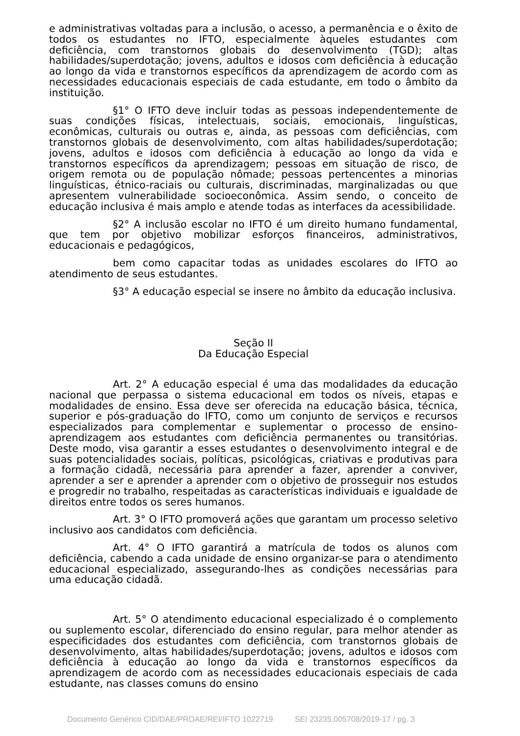e administrativas voltadas para a inclusão, o acesso, a permanência e o êxito de todos os estudantes no IFTO, especialmente àqueles estudantes com deficiência, com transtornos globais do desenvolvimento (TGD); altas habilidades/superdotação; jovens, adultos e idosos com deficiência à educação ao longo da vida e transtornos específicos da aprendizagem de acordo com as necessidades educacionais especiais de cada estudante, em todo o âmbito da instituição.
§1° O IFTO deve incluir todas as pessoas independentemente de suas condições físicas, intelectuais, sociais, emocionais, linguísticas, econômicas, culturais ou outras e, ainda, as pessoas com deficiências, com transtornos globais de desenvolvimento, com altas habilidades/superdotação; jovens, adultos e idosos com deficiência à educação ao longo da vida e transtornos específicos da aprendizagem; pessoas em situação de risco, de origem remota ou de população nômade; pessoas pertencentes a minorias linguísticas, étnico-raciais ou culturais, discriminadas, marginalizadas ou que apresentem vulnerabilidade socioeconômica. Assim sendo, o conceito de educação inclusiva é mais amplo e atende todas as interfaces da acessibilidade.
§2° A inclusão escolar no IFTO é um direito humano fundamental, que tem por objetivo mobilizar esforços financeiros, administrativos, educacionais e pedagógicos,
bem como capacitar todas as unidades escolares do IFTO ao atendimento de seus estudantes.
§3° A educação especial se insere no âmbito da educação inclusiva.
Seção II
Da Educação Especial
Art. 2° A educação especial é uma das modalidades da educação nacional que perpassa o sistema educacional em todos os níveis, etapas e modalidades de ensino. Essa deve ser oferecida na educação básica, técnica, superior e pós-graduação do IFTO, como um conjunto de serviços e recursos especializados para complementar e suplementar o processo de ensino-aprendizagem aos estudantes com deficiência permanentes ou transitórias. Deste modo, visa garantir a esses estudantes o desenvolvimento integral e de suas potencialidades sociais, políticas, psicológicas, criativas e produtivas para a formação cidadã, necessária para aprender a fazer, aprender a conviver, aprender a ser e aprender a aprender com o objetivo de prosseguir nos estudos e progredir no trabalho, respeitadas as características individuais e igualdade de direitos entre todos os seres humanos.
Art. 3° O IFTO promoverá ações que garantam um processo seletivo inclusivo aos candidatos com deficiência.
Art. 4° O IFTO garantirá a matrícula de todos os alunos com deficiência, cabendo a cada unidade de ensino organizar-se para o atendimento educacional especializado, assegurando-lhes as condições necessárias para uma educação cidadã.
Art. 5° O atendimento educacional especializado é o complemento ou suplemento escolar, diferenciado do ensino regular, para melhor atender as especificidades dos estudantes com deficiência, com transtornos globais de desenvolvimento, altas habilidades/superdotação; jovens, adultos e idosos com deficiência à educação ao longo da vida e transtornos específicos da aprendizagem de acordo com as necessidades educacionais especiais de cada estudante, nas classes comuns do ensino
Documento Genérico CID/DAE/PROAE/REI/IFTO 1022719 SEI 23235.005708/2019-17 / pg. 3